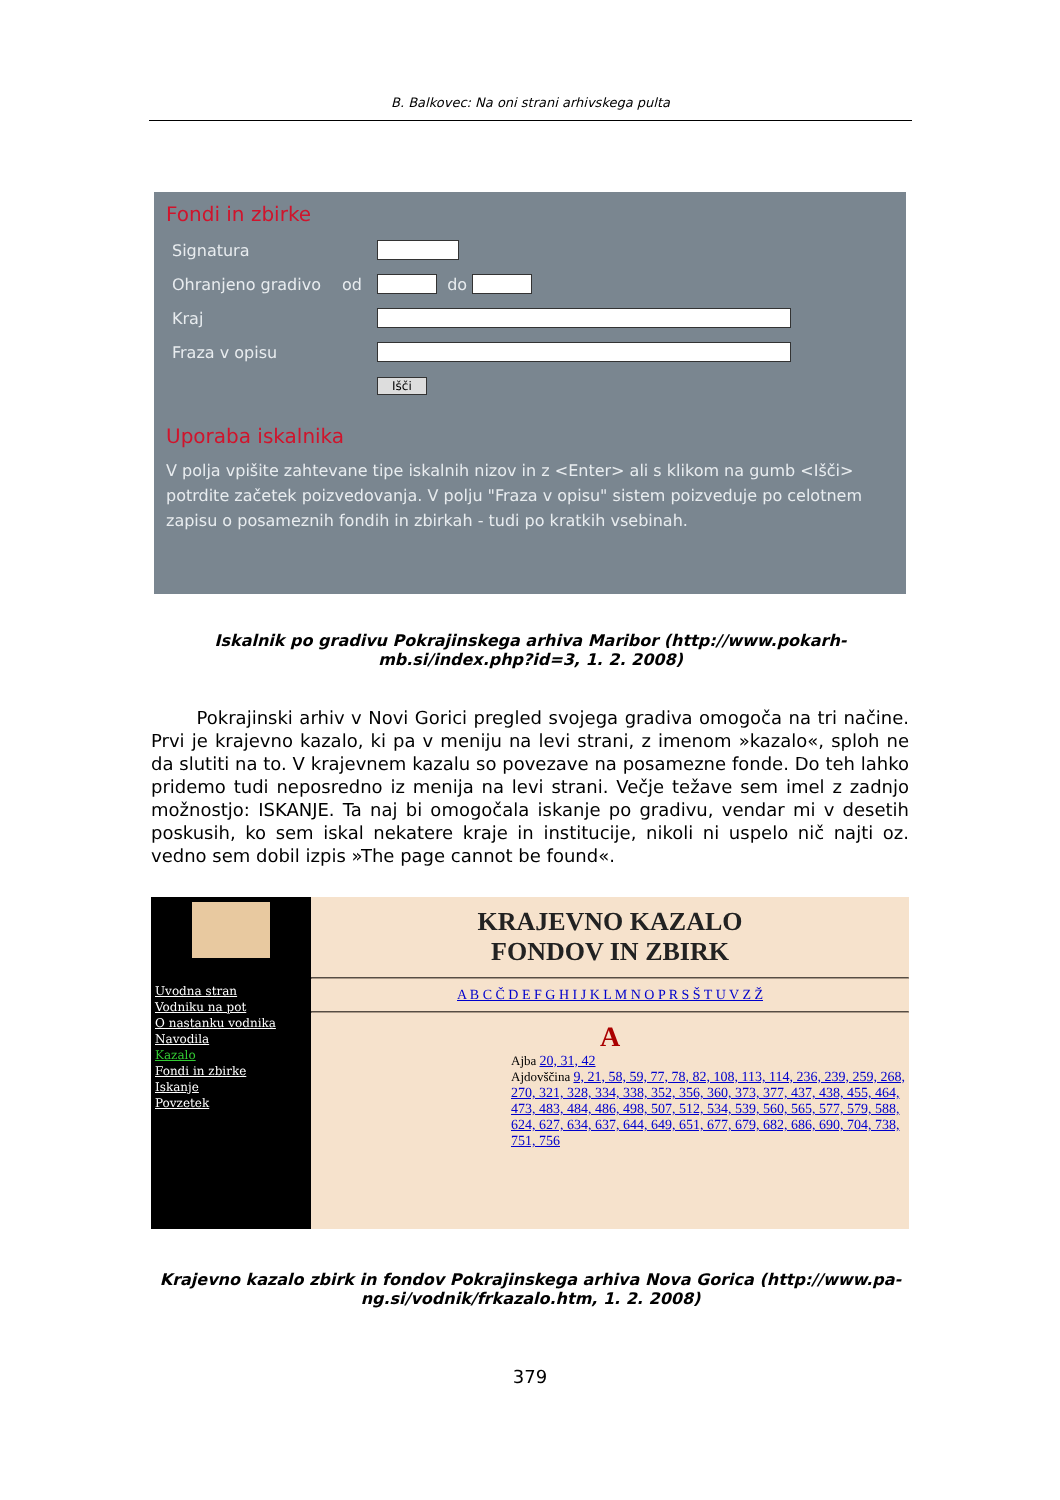B. Balkovec: Na oni strani arhivskega pulta
Fondi in zbirke
Signatura
Ohranjeno gradivo od do
Kraj
Fraza v opisu
Išči
Uporaba iskalnika
V polja vpišite zahtevane tipe iskalnih nizov in z <Enter> ali s klikom na gumb <Išči> potrdite začetek poizvedovanja. V polju "Fraza v opisu" sistem poizveduje po celotnem zapisu o posameznih fondih in zbirkah - tudi po kratkih vsebinah.
Iskalnik po gradivu Pokrajinskega arhiva Maribor (http://www.pokarh-mb.si/index.php?id=3, 1. 2. 2008)
Pokrajinski arhiv v Novi Gorici pregled svojega gradiva omogoča na tri načine. Prvi je krajevno kazalo, ki pa v meniju na levi strani, z imenom »kazalo«, sploh ne da slutiti na to. V krajevnem kazalu so povezave na posamezne fonde. Do teh lahko pridemo tudi neposredno iz menija na levi strani. Večje težave sem imel z zadnjo možnostjo: ISKANJE. Ta naj bi omogočala iskanje po gradivu, vendar mi v desetih poskusih, ko sem iskal nekatere kraje in institucije, nikoli ni uspelo nič najti oz. vedno sem dobil izpis »The page cannot be found«.
Uvodna stran
Vodniku na pot
O nastanku vodnika
Navodila
Kazalo
Fondi in zbirke
Iskanje
Povzetek
KRAJEVNO KAZALO
FONDOV IN ZBIRK
A B C Č D E F G H I J K L M N O P R S Š T U V Z Ž
A
Ajba 20, 31, 42
Ajdovščina 9, 21, 58, 59, 77, 78, 82, 108, 113, 114, 236, 239, 259, 268, 270, 321, 328, 334, 338, 352, 356, 360, 373, 377, 437, 438, 455, 464, 473, 483, 484, 486, 498, 507, 512, 534, 539, 560, 565, 577, 579, 588, 624, 627, 634, 637, 644, 649, 651, 677, 679, 682, 686, 690, 704, 738, 751, 756
Krajevno kazalo zbirk in fondov Pokrajinskega arhiva Nova Gorica (http://www.pa-ng.si/vodnik/frkazalo.htm, 1. 2. 2008)
379